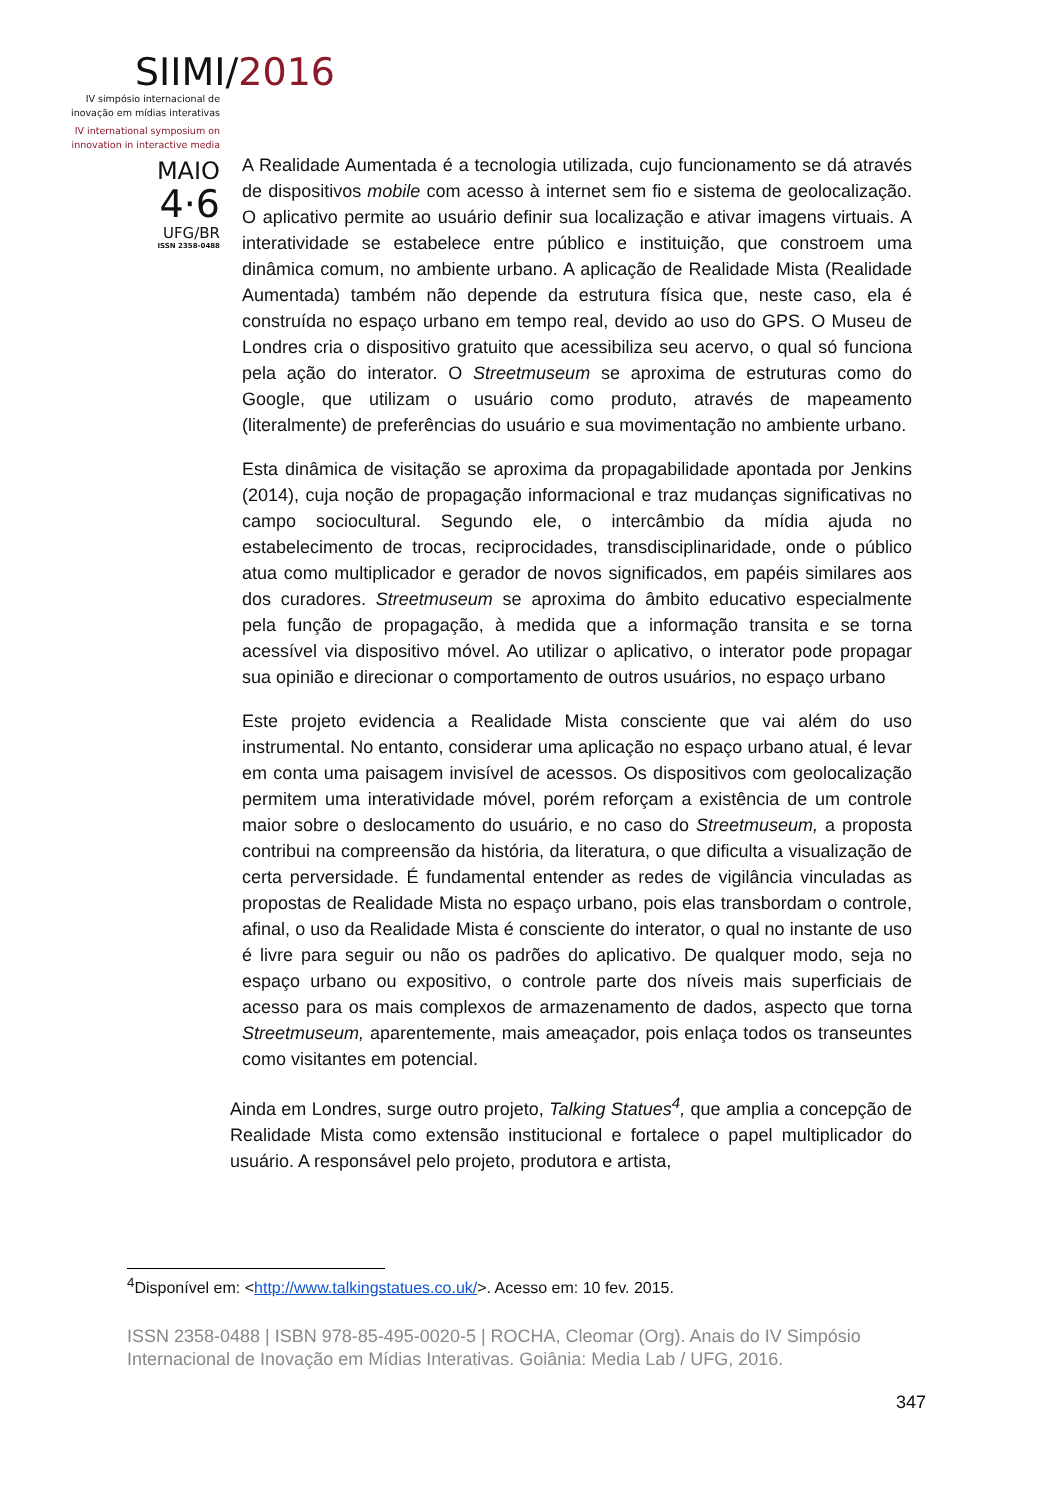SIIMI/2016
IV simpósio internacional de
inovação em mídias interativas
IV international symposium on
innovation in interactive media
MAIO
4·6
UFG/BR
ISSN 2358-0488
A Realidade Aumentada é a tecnologia utilizada, cujo funcionamento se dá através de dispositivos mobile com acesso à internet sem fio e sistema de geolocalização. O aplicativo permite ao usuário definir sua localização e ativar imagens virtuais. A interatividade se estabelece entre público e instituição, que constroem uma dinâmica comum, no ambiente urbano. A aplicação de Realidade Mista (Realidade Aumentada) também não depende da estrutura física que, neste caso, ela é construída no espaço urbano em tempo real, devido ao uso do GPS. O Museu de Londres cria o dispositivo gratuito que acessibiliza seu acervo, o qual só funciona pela ação do interator. O Streetmuseum se aproxima de estruturas como do Google, que utilizam o usuário como produto, através de mapeamento (literalmente) de preferências do usuário e sua movimentação no ambiente urbano.
Esta dinâmica de visitação se aproxima da propagabilidade apontada por Jenkins (2014), cuja noção de propagação informacional e traz mudanças significativas no campo sociocultural. Segundo ele, o intercâmbio da mídia ajuda no estabelecimento de trocas, reciprocidades, transdisciplinaridade, onde o público atua como multiplicador e gerador de novos significados, em papéis similares aos dos curadores. Streetmuseum se aproxima do âmbito educativo especialmente pela função de propagação, à medida que a informação transita e se torna acessível via dispositivo móvel. Ao utilizar o aplicativo, o interator pode propagar sua opinião e direcionar o comportamento de outros usuários, no espaço urbano
Este projeto evidencia a Realidade Mista consciente que vai além do uso instrumental. No entanto, considerar uma aplicação no espaço urbano atual, é levar em conta uma paisagem invisível de acessos. Os dispositivos com geolocalização permitem uma interatividade móvel, porém reforçam a existência de um controle maior sobre o deslocamento do usuário, e no caso do Streetmuseum, a proposta contribui na compreensão da história, da literatura, o que dificulta a visualização de certa perversidade. É fundamental entender as redes de vigilância vinculadas as propostas de Realidade Mista no espaço urbano, pois elas transbordam o controle, afinal, o uso da Realidade Mista é consciente do interator, o qual no instante de uso é livre para seguir ou não os padrões do aplicativo. De qualquer modo, seja no espaço urbano ou expositivo, o controle parte dos níveis mais superficiais de acesso para os mais complexos de armazenamento de dados, aspecto que torna Streetmuseum, aparentemente, mais ameaçador, pois enlaça todos os transeuntes como visitantes em potencial.
Ainda em Londres, surge outro projeto, Talking Statues<sup>4</sup>, que amplia a concepção de Realidade Mista como extensão institucional e fortalece o papel multiplicador do usuário. A responsável pelo projeto, produtora e artista,
<sup>4</sup> Disponível em: <http://www.talkingstatues.co.uk/>. Acesso em: 10 fev. 2015.
ISSN 2358-0488 | ISBN 978-85-495-0020-5 | ROCHA, Cleomar (Org). Anais do IV Simpósio Internacional de Inovação em Mídias Interativas. Goiânia: Media Lab / UFG, 2016.
347